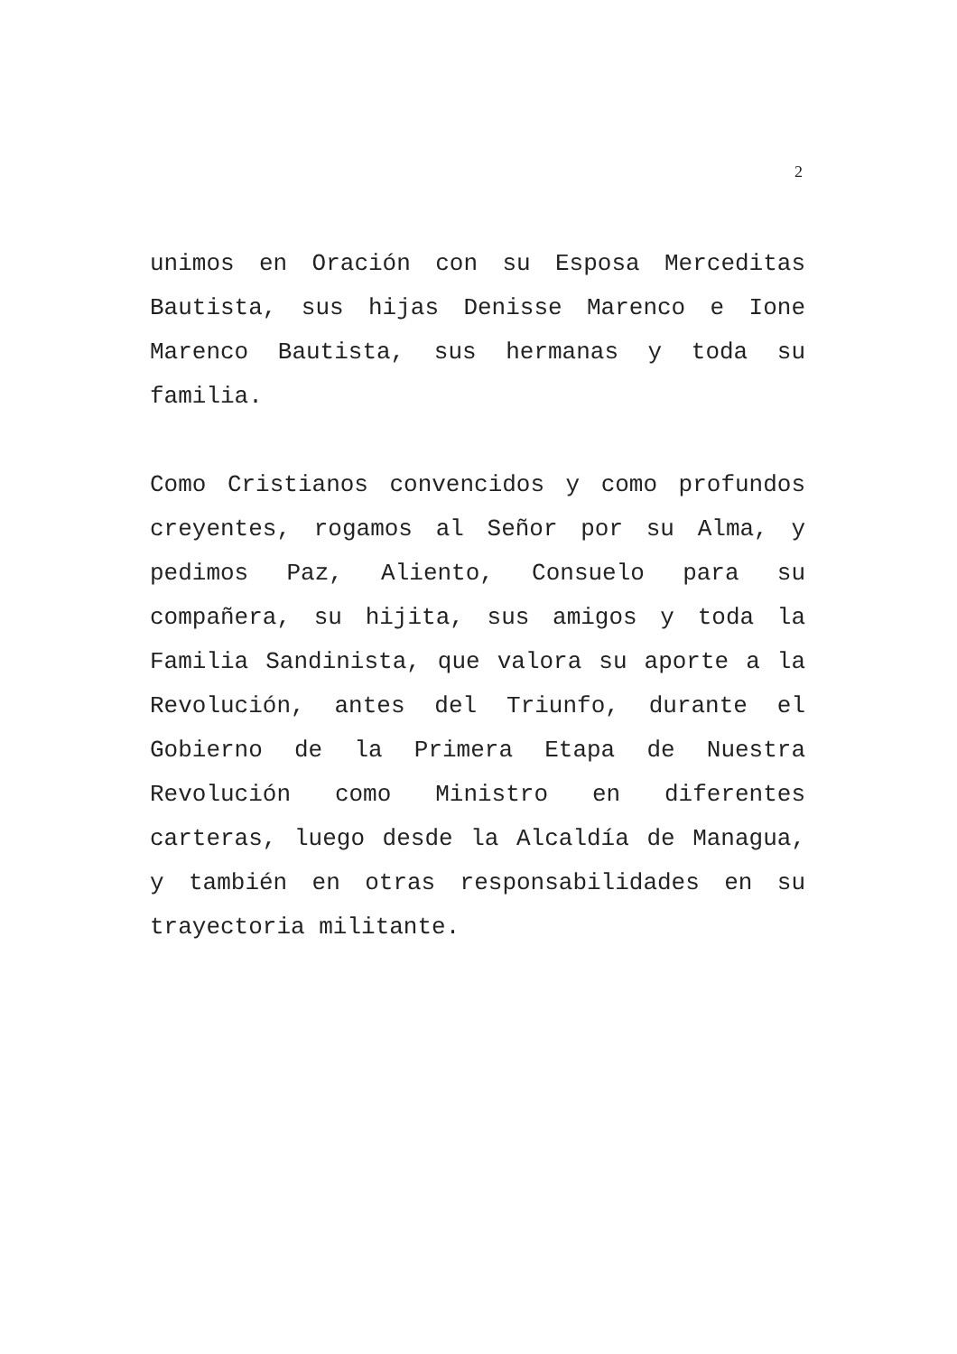2
unimos en Oración con su Esposa Merceditas Bautista, sus hijas Denisse Marenco e Ione Marenco Bautista, sus hermanas y toda su familia.
Como Cristianos convencidos y como profundos creyentes, rogamos al Señor por su Alma, y pedimos Paz, Aliento, Consuelo para su compañera, su hijita, sus amigos y toda la Familia Sandinista, que valora su aporte a la Revolución, antes del Triunfo, durante el Gobierno de la Primera Etapa de Nuestra Revolución como Ministro en diferentes carteras, luego desde la Alcaldía de Managua, y también en otras responsabilidades en su trayectoria militante.